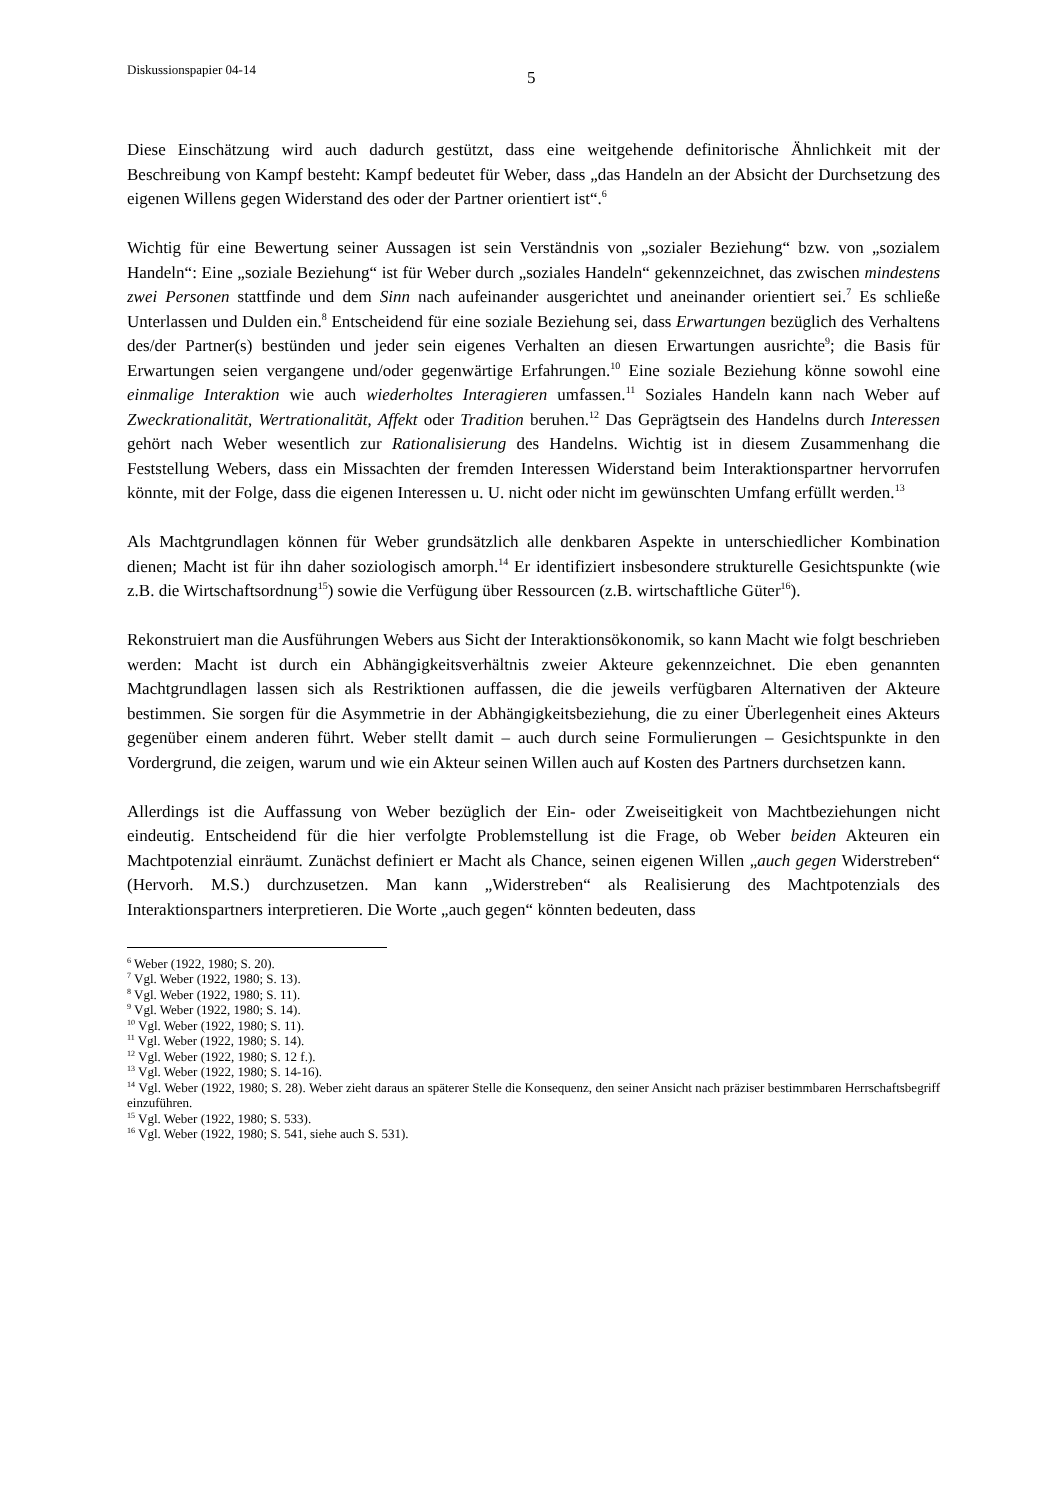Diskussionspapier 04-14
5
Diese Einschätzung wird auch dadurch gestützt, dass eine weitgehende definitorische Ähnlichkeit mit der Beschreibung von Kampf besteht: Kampf bedeutet für Weber, dass „das Handeln an der Absicht der Durchsetzung des eigenen Willens gegen Widerstand des oder der Partner orientiert ist“.<sup>6</sup>
Wichtig für eine Bewertung seiner Aussagen ist sein Verständnis von „sozialer Beziehung“ bzw. von „sozialem Handeln“: Eine „soziale Beziehung“ ist für Weber durch „soziales Handeln“ gekennzeichnet, das zwischen mindestens zwei Personen stattfinde und dem Sinn nach aufeinander ausgerichtet und aneinander orientiert sei.<sup>7</sup> Es schließe Unterlassen und Dulden ein.<sup>8</sup> Entscheidend für eine soziale Beziehung sei, dass Erwartungen bezüglich des Verhaltens des/der Partner(s) bestünden und jeder sein eigenes Verhalten an diesen Erwartungen ausrichte<sup>9</sup>; die Basis für Erwartungen seien vergangene und/oder gegenwärtige Erfahrungen.<sup>10</sup> Eine soziale Beziehung könne sowohl eine einmalige Interaktion wie auch wiederholtes Interagieren umfassen.<sup>11</sup> Soziales Handeln kann nach Weber auf Zweckrationalität, Wertrationalität, Affekt oder Tradition beruhen.<sup>12</sup> Das Geprägtsein des Handelns durch Interessen gehört nach Weber wesentlich zur Rationalisierung des Handelns. Wichtig ist in diesem Zusammenhang die Feststellung Webers, dass ein Missachten der fremden Interessen Widerstand beim Interaktionspartner hervorrufen könnte, mit der Folge, dass die eigenen Interessen u. U. nicht oder nicht im gewünschten Umfang erfüllt werden.<sup>13</sup>
Als Machtgrundlagen können für Weber grundsätzlich alle denkbaren Aspekte in unterschiedlicher Kombination dienen; Macht ist für ihn daher soziologisch amorph.<sup>14</sup> Er identifiziert insbesondere strukturelle Gesichtspunkte (wie z.B. die Wirtschaftsordnung<sup>15</sup>) sowie die Verfügung über Ressourcen (z.B. wirtschaftliche Güter<sup>16</sup>).
Rekonstruiert man die Ausführungen Webers aus Sicht der Interaktionsökonomik, so kann Macht wie folgt beschrieben werden: Macht ist durch ein Abhängigkeitsverhältnis zweier Akteure gekennzeichnet. Die eben genannten Machtgrundlagen lassen sich als Restriktionen auffassen, die die jeweils verfügbaren Alternativen der Akteure bestimmen. Sie sorgen für die Asymmetrie in der Abhängigkeitsbeziehung, die zu einer Überlegenheit eines Akteurs gegenüber einem anderen führt. Weber stellt damit – auch durch seine Formulierungen – Gesichtspunkte in den Vordergrund, die zeigen, warum und wie ein Akteur seinen Willen auch auf Kosten des Partners durchsetzen kann.
Allerdings ist die Auffassung von Weber bezüglich der Ein- oder Zweiseitigkeit von Machtbeziehungen nicht eindeutig. Entscheidend für die hier verfolgte Problemstellung ist die Frage, ob Weber beiden Akteuren ein Machtpotenzial einräumt. Zunächst definiert er Macht als Chance, seinen eigenen Willen „auch gegen Widerstreben“ (Hervorh. M.S.) durchzusetzen. Man kann „Widerstreben“ als Realisierung des Machtpotenzials des Interaktionspartners interpretieren. Die Worte „auch gegen“ könnten bedeuten, dass
<sup>6</sup> Weber (1922, 1980; S. 20).
<sup>7</sup> Vgl. Weber (1922, 1980; S. 13).
<sup>8</sup> Vgl. Weber (1922, 1980; S. 11).
<sup>9</sup> Vgl. Weber (1922, 1980; S. 14).
<sup>10</sup> Vgl. Weber (1922, 1980; S. 11).
<sup>11</sup> Vgl. Weber (1922, 1980; S. 14).
<sup>12</sup> Vgl. Weber (1922, 1980; S. 12 f.).
<sup>13</sup> Vgl. Weber (1922, 1980; S. 14-16).
<sup>14</sup> Vgl. Weber (1922, 1980; S. 28). Weber zieht daraus an späterer Stelle die Konsequenz, den seiner Ansicht nach präziser bestimmbaren Herrschaftsbegriff einzuführen.
<sup>15</sup> Vgl. Weber (1922, 1980; S. 533).
<sup>16</sup> Vgl. Weber (1922, 1980; S. 541, siehe auch S. 531).